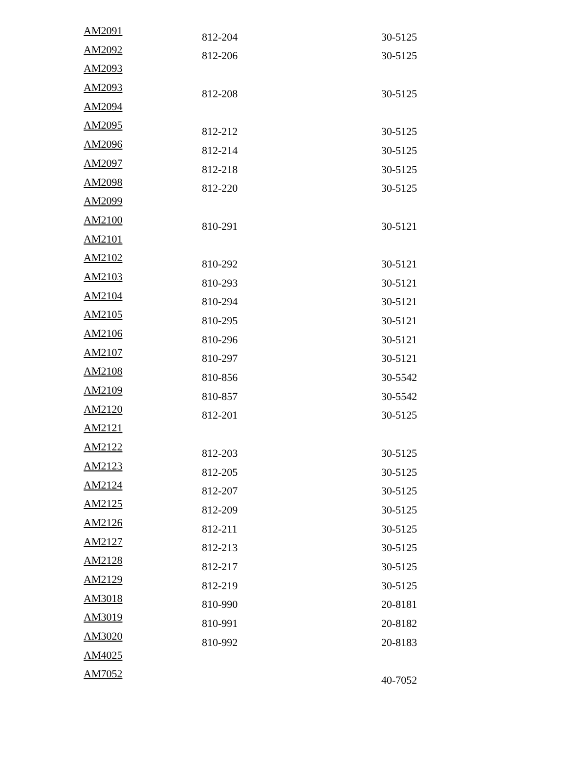| AM2091 | 812-204 | 30-5125 |
| AM2092 | 812-206 | 30-5125 |
| AM2093 | | |
| AM2093 | 812-208 | 30-5125 |
| AM2094 | | |
| AM2095 | 812-212 | 30-5125 |
| AM2096 | 812-214 | 30-5125 |
| AM2097 | 812-218 | 30-5125 |
| AM2098 | 812-220 | 30-5125 |
| AM2099 | | |
| AM2100 | 810-291 | 30-5121 |
| AM2101 | | |
| AM2102 | 810-292 | 30-5121 |
| AM2103 | 810-293 | 30-5121 |
| AM2104 | 810-294 | 30-5121 |
| AM2105 | 810-295 | 30-5121 |
| AM2106 | 810-296 | 30-5121 |
| AM2107 | 810-297 | 30-5121 |
| AM2108 | 810-856 | 30-5542 |
| AM2109 | 810-857 | 30-5542 |
| AM2120 | 812-201 | 30-5125 |
| AM2121 | | |
| AM2122 | 812-203 | 30-5125 |
| AM2123 | 812-205 | 30-5125 |
| AM2124 | 812-207 | 30-5125 |
| AM2125 | 812-209 | 30-5125 |
| AM2126 | 812-211 | 30-5125 |
| AM2127 | 812-213 | 30-5125 |
| AM2128 | 812-217 | 30-5125 |
| AM2129 | 812-219 | 30-5125 |
| AM3018 | 810-990 | 20-8181 |
| AM3019 | 810-991 | 20-8182 |
| AM3020 | 810-992 | 20-8183 |
| AM4025 | | |
| AM7052 | | 40-7052 |